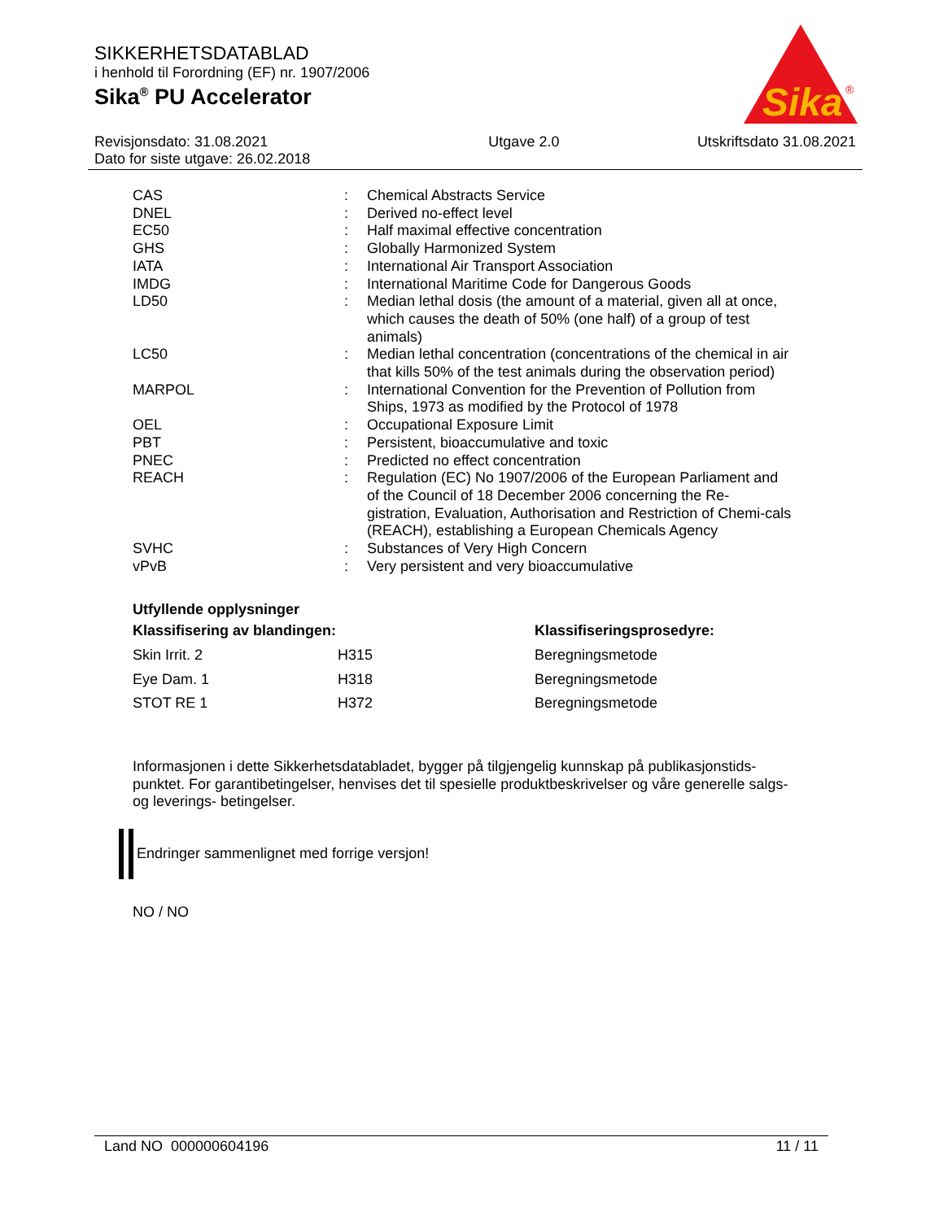SIKKERHETSDATABLAD
i henhold til Forordning (EF) nr. 1907/2006
Sika<sup>®</sup> PU Accelerator
Sika
®
| Revisjonsdato: 31.08.2021 Dato for siste utgave: 26.02.2018 | Utgave 2.0 | Utskriftsdato 31.08.2021 |
| CAS | : | Chemical Abstracts Service |
| DNEL | : | Derived no-effect level |
| EC50 | : | Half maximal effective concentration |
| GHS | : | Globally Harmonized System |
| IATA | : | International Air Transport Association |
| IMDG | : | International Maritime Code for Dangerous Goods |
| LD50 | : | Median lethal dosis (the amount of a material, given all at once, which causes the death of 50% (one half) of a group of test animals) |
| LC50 | : | Median lethal concentration (concentrations of the chemical in air that kills 50% of the test animals during the observation period) |
| MARPOL | : | International Convention for the Prevention of Pollution from Ships, 1973 as modified by the Protocol of 1978 |
| OEL | : | Occupational Exposure Limit |
| PBT | : | Persistent, bioaccumulative and toxic |
| PNEC | : | Predicted no effect concentration |
| REACH | : | Regulation (EC) No 1907/2006 of the European Parliament and of the Council of 18 December 2006 concerning the Re-gistration, Evaluation, Authorisation and Restriction of Chemi-cals (REACH), establishing a European Chemicals Agency |
| SVHC | : | Substances of Very High Concern |
| vPvB | : | Very persistent and very bioaccumulative |
Utfyllende opplysninger
| Klassifisering av blandingen: | | Klassifiseringsprosedyre: |
| --- | --- | --- |
| Skin Irrit. 2 | H315 | Beregningsmetode |
| Eye Dam. 1 | H318 | Beregningsmetode |
| STOT RE 1 | H372 | Beregningsmetode |
Informasjonen i dette Sikkerhetsdatabladet, bygger på tilgjengelig kunnskap på publikasjonstids-punktet. For garantibetingelser, henvises det til spesielle produktbeskrivelser og våre generelle salgs- og leverings- betingelser.
Endringer sammenlignet med forrige versjon!
NO / NO
Land NO 000000604196 11 / 11